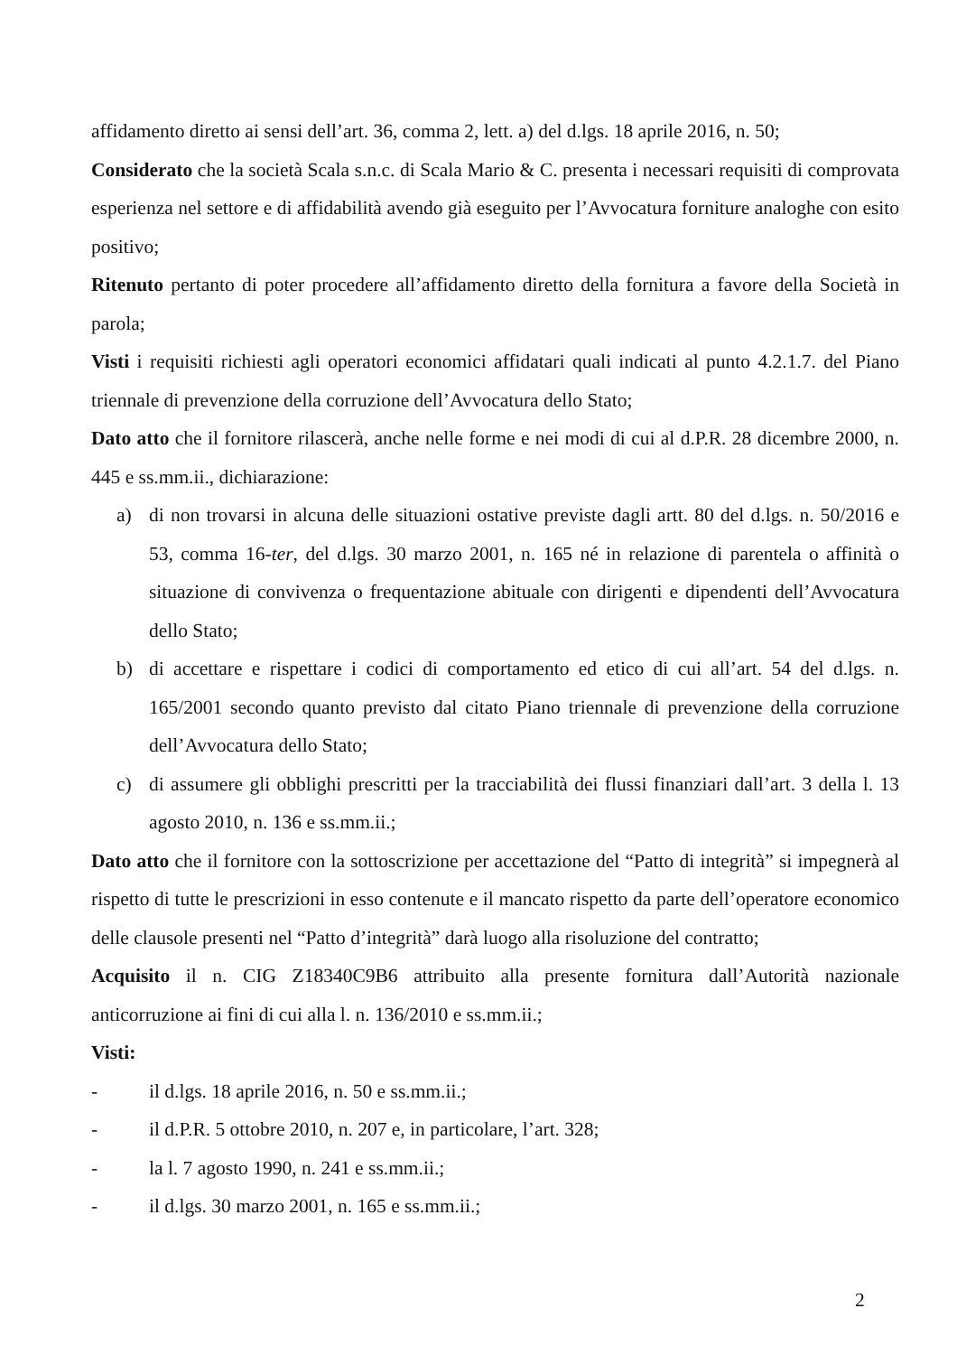affidamento diretto ai sensi dell’art. 36, comma 2, lett. a) del d.lgs. 18 aprile 2016, n. 50;
Considerato che la società Scala s.n.c. di Scala Mario & C. presenta i necessari requisiti di comprovata esperienza nel settore e di affidabilità avendo già eseguito per l’Avvocatura forniture analoghe con esito positivo;
Ritenuto pertanto di poter procedere all’affidamento diretto della fornitura a favore della Società in parola;
Visti i requisiti richiesti agli operatori economici affidatari quali indicati al punto 4.2.1.7. del Piano triennale di prevenzione della corruzione dell’Avvocatura dello Stato;
Dato atto che il fornitore rilascerà, anche nelle forme e nei modi di cui al d.P.R. 28 dicembre 2000, n. 445 e ss.mm.ii., dichiarazione:
a) di non trovarsi in alcuna delle situazioni ostative previste dagli artt. 80 del d.lgs. n. 50/2016 e 53, comma 16-ter, del d.lgs. 30 marzo 2001, n. 165 né in relazione di parentela o affinità o situazione di convivenza o frequentazione abituale con dirigenti e dipendenti dell’Avvocatura dello Stato;
b) di accettare e rispettare i codici di comportamento ed etico di cui all’art. 54 del d.lgs. n. 165/2001 secondo quanto previsto dal citato Piano triennale di prevenzione della corruzione dell’Avvocatura dello Stato;
c) di assumere gli obblighi prescritti per la tracciabilità dei flussi finanziari dall’art. 3 della l. 13 agosto 2010, n. 136 e ss.mm.ii.;
Dato atto che il fornitore con la sottoscrizione per accettazione del “Patto di integrità” si impegnerà al rispetto di tutte le prescrizioni in esso contenute e il mancato rispetto da parte dell’operatore economico delle clausole presenti nel “Patto d’integrità” darà luogo alla risoluzione del contratto;
Acquisito il n. CIG Z18340C9B6 attribuito alla presente fornitura dall’Autorità nazionale anticorruzione ai fini di cui alla l. n. 136/2010 e ss.mm.ii.;
Visti:
- il d.lgs. 18 aprile 2016, n. 50 e ss.mm.ii.;
- il d.P.R. 5 ottobre 2010, n. 207 e, in particolare, l’art. 328;
- la l. 7 agosto 1990, n. 241 e ss.mm.ii.;
- il d.lgs. 30 marzo 2001, n. 165 e ss.mm.ii.;
2